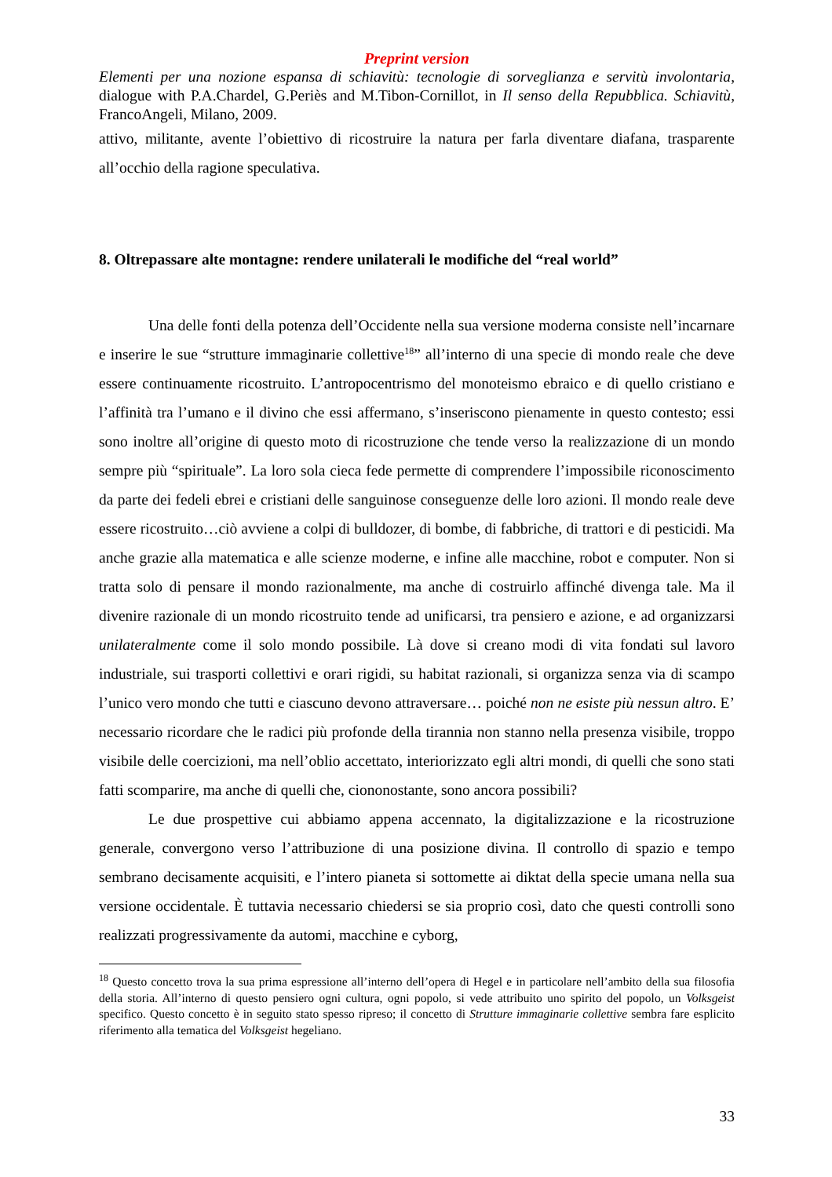Preprint version
Elementi per una nozione espansa di schiavitù: tecnologie di sorveglianza e servitù involontaria, dialogue with P.A.Chardel, G.Periès and M.Tibon-Cornillot, in Il senso della Repubblica. Schiavitù, FrancoAngeli, Milano, 2009.
attivo, militante, avente l’obiettivo di ricostruire la natura per farla diventare diafana, trasparente all’occhio della ragione speculativa.
8. Oltrepassare alte montagne: rendere unilaterali le modifiche del “real world”
Una delle fonti della potenza dell’Occidente nella sua versione moderna consiste nell’incarnare e inserire le sue “strutture immaginarie collettive<sup>18</sup>” all’interno di una specie di mondo reale che deve essere continuamente ricostruito. L’antropocentrismo del monoteismo ebraico e di quello cristiano e l’affinità tra l’umano e il divino che essi affermano, s’inseriscono pienamente in questo contesto; essi sono inoltre all’origine di questo moto di ricostruzione che tende verso la realizzazione di un mondo sempre più “spirituale”. La loro sola cieca fede permette di comprendere l’impossibile riconoscimento da parte dei fedeli ebrei e cristiani delle sanguinose conseguenze delle loro azioni. Il mondo reale deve essere ricostruito…ciò avviene a colpi di bulldozer, di bombe, di fabbriche, di trattori e di pesticidi. Ma anche grazie alla matematica e alle scienze moderne, e infine alle macchine, robot e computer. Non si tratta solo di pensare il mondo razionalmente, ma anche di costruirlo affinché divenga tale. Ma il divenire razionale di un mondo ricostruito tende ad unificarsi, tra pensiero e azione, e ad organizzarsi unilateralmente come il solo mondo possibile. Là dove si creano modi di vita fondati sul lavoro industriale, sui trasporti collettivi e orari rigidi, su habitat razionali, si organizza senza via di scampo l’unico vero mondo che tutti e ciascuno devono attraversare… poiché non ne esiste più nessun altro. E’ necessario ricordare che le radici più profonde della tirannia non stanno nella presenza visibile, troppo visibile delle coercizioni, ma nell’oblio accettato, interiorizzato egli altri mondi, di quelli che sono stati fatti scomparire, ma anche di quelli che, ciononostante, sono ancora possibili?
Le due prospettive cui abbiamo appena accennato, la digitalizzazione e la ricostruzione generale, convergono verso l’attribuzione di una posizione divina. Il controllo di spazio e tempo sembrano decisamente acquisiti, e l’intero pianeta si sottomette ai diktat della specie umana nella sua versione occidentale. È tuttavia necessario chiedersi se sia proprio così, dato che questi controlli sono realizzati progressivamente da automi, macchine e cyborg,
<sup>18</sup> Questo concetto trova la sua prima espressione all’interno dell’opera di Hegel e in particolare nell’ambito della sua filosofia della storia. All’interno di questo pensiero ogni cultura, ogni popolo, si vede attribuito uno spirito del popolo, un Volksgeist specifico. Questo concetto è in seguito stato spesso ripreso; il concetto di Strutture immaginarie collettive sembra fare esplicito riferimento alla tematica del Volksgeist hegeliano.
33